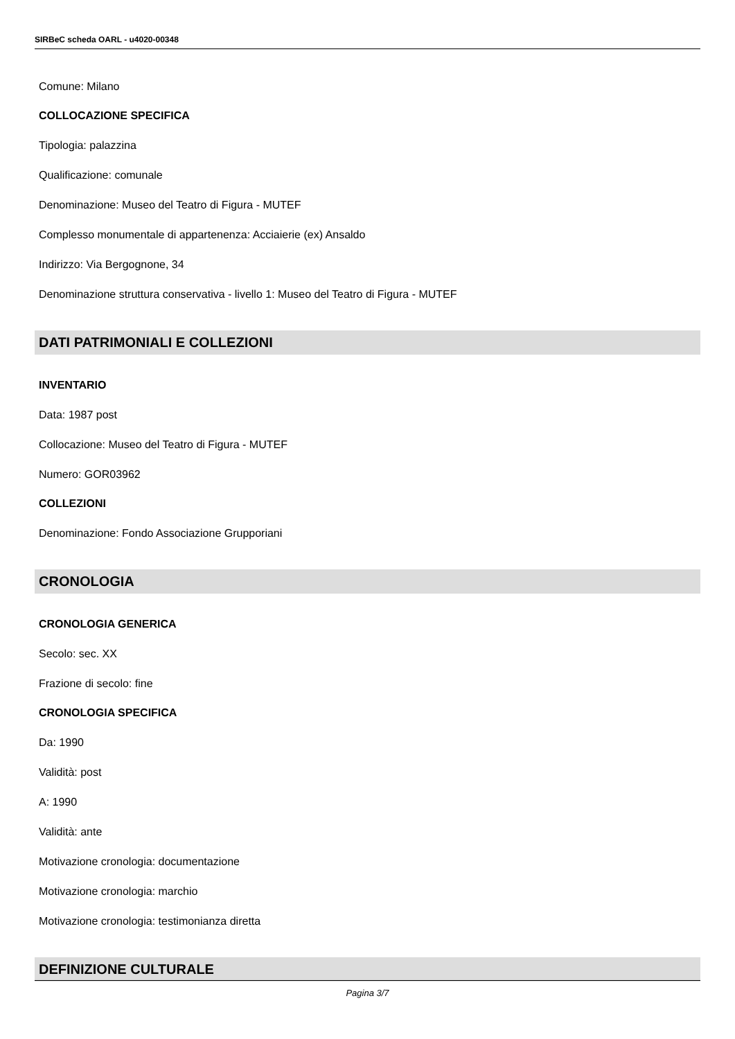SIRBeC scheda OARL - u4020-00348
Comune: Milano
COLLOCAZIONE SPECIFICA
Tipologia: palazzina
Qualificazione: comunale
Denominazione: Museo del Teatro di Figura - MUTEF
Complesso monumentale di appartenenza: Acciaierie (ex) Ansaldo
Indirizzo: Via Bergognone, 34
Denominazione struttura conservativa - livello 1: Museo del Teatro di Figura - MUTEF
DATI PATRIMONIALI E COLLEZIONI
INVENTARIO
Data: 1987 post
Collocazione: Museo del Teatro di Figura - MUTEF
Numero: GOR03962
COLLEZIONI
Denominazione: Fondo Associazione Grupporiani
CRONOLOGIA
CRONOLOGIA GENERICA
Secolo: sec. XX
Frazione di secolo: fine
CRONOLOGIA SPECIFICA
Da: 1990
Validità: post
A: 1990
Validità: ante
Motivazione cronologia: documentazione
Motivazione cronologia: marchio
Motivazione cronologia: testimonianza diretta
DEFINIZIONE CULTURALE
Pagina 3/7